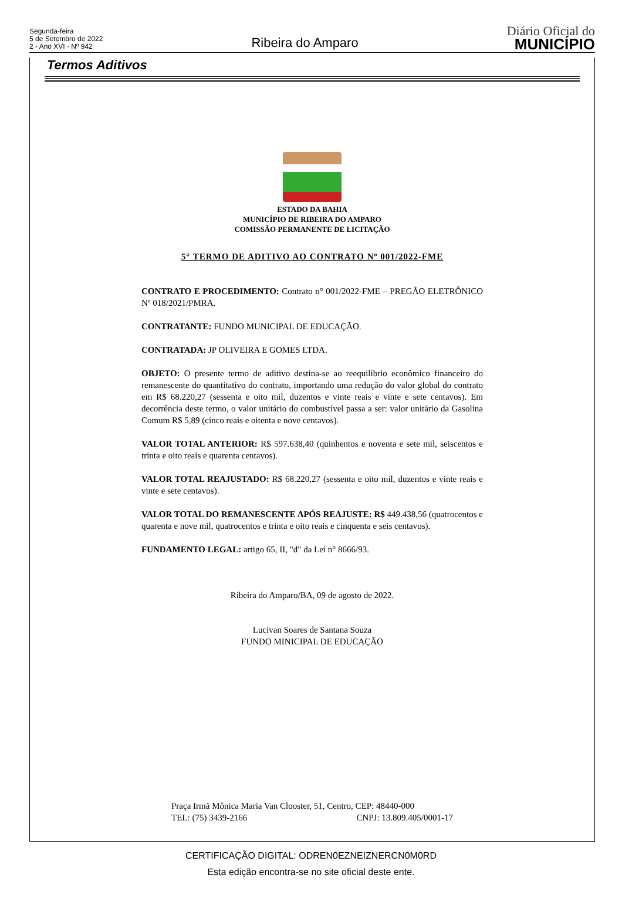Segunda-feira
5 de Setembro de 2022
2 - Ano XVI - Nº 942
Ribeira do Amparo
Diário Oficial do
MUNICÍPIO
Termos Aditivos
ESTADO DA BAHIA
MUNICÍPIO DE RIBEIRA DO AMPARO
COMISSÃO PERMANENTE DE LICITAÇÃO
5° TERMO DE ADITIVO AO CONTRATO Nº 001/2022-FME
CONTRATO E PROCEDIMENTO: Contrato n° 001/2022-FME – PREGÃO ELETRÔNICO Nº 018/2021/PMRA.
CONTRATANTE: FUNDO MUNICIPAL DE EDUCAÇÃO.
CONTRATADA: JP OLIVEIRA E GOMES LTDA.
OBJETO: O presente termo de aditivo destina-se ao reequilíbrio econômico financeiro do remanescente do quantitativo do contrato, importando uma redução do valor global do contrato em R$ 68.220,27 (sessenta e oito mil, duzentos e vinte reais e vinte e sete centavos). Em decorrência deste termo, o valor unitário do combustível passa a ser: valor unitário da Gasolina Comum R$ 5,89 (cinco reais e oitenta e nove centavos).
VALOR TOTAL ANTERIOR: R$ 597.638,40 (quinhentos e noventa e sete mil, seiscentos e trinta e oito reais e quarenta centavos).
VALOR TOTAL REAJUSTADO: R$ 68.220,27 (sessenta e oito mil, duzentos e vinte reais e vinte e sete centavos).
VALOR TOTAL DO REMANESCENTE APÓS REAJUSTE: R$ 449.438,56 (quatrocentos e quarenta e nove mil, quatrocentos e trinta e oito reais e cinquenta e seis centavos).
FUNDAMENTO LEGAL: artigo 65, II, "d" da Lei n° 8666/93.
Ribeira do Amparo/BA, 09 de agosto de 2022.
Lucivan Soares de Santana Souza
FUNDO MINICIPAL DE EDUCAÇÃO
Praça Irmã Mônica Maria Van Clooster, 51, Centro, CEP: 48440-000
TEL: (75) 3439-2166 CNPJ: 13.809.405/0001-17
CERTIFICAÇÃO DIGITAL: ODREN0EZNEIZNERCN0M0RD
Esta edição encontra-se no site oficial deste ente.